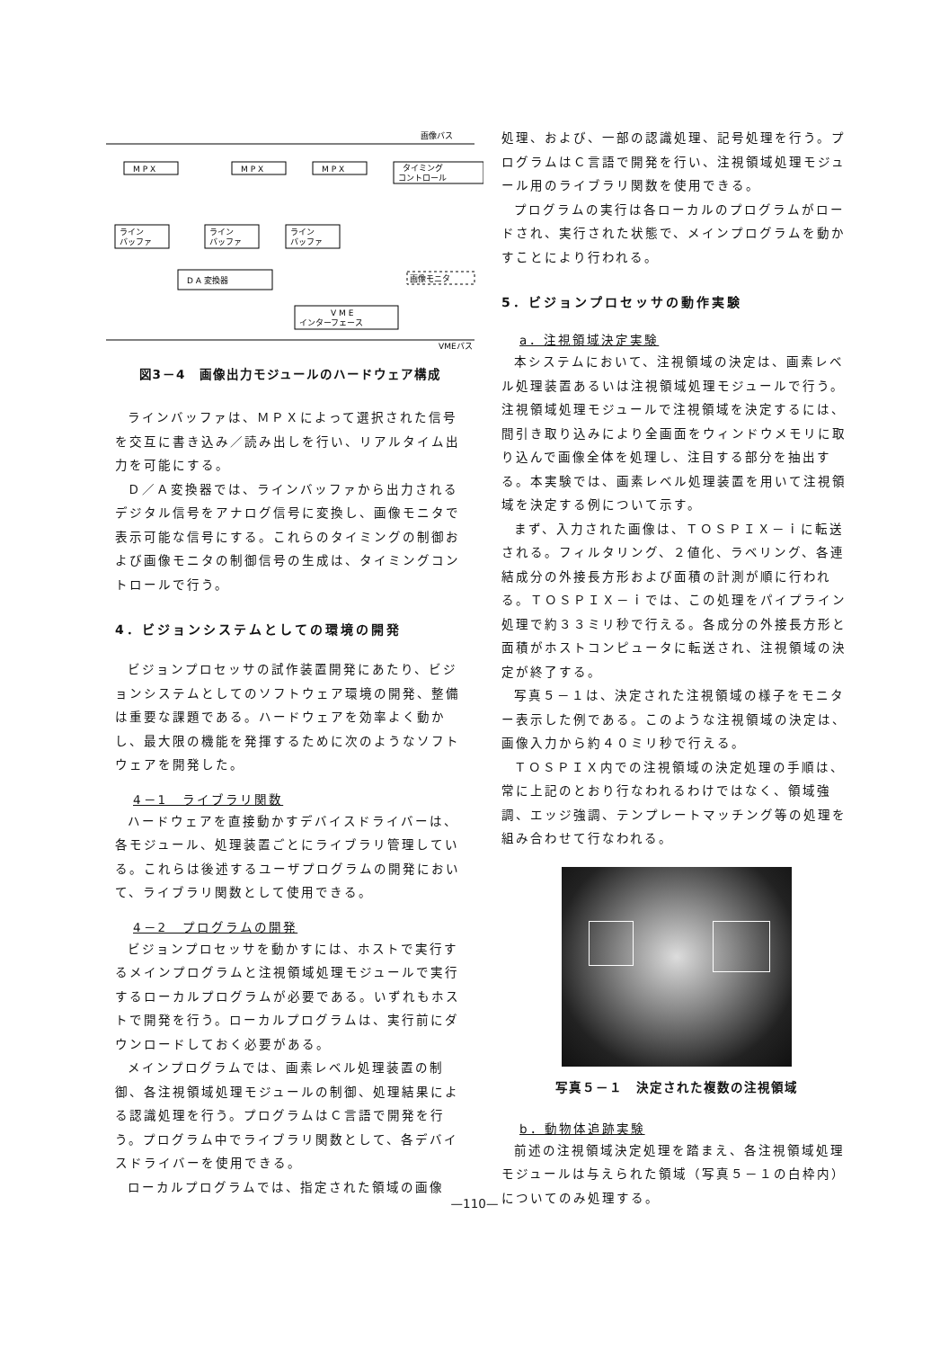画像バス
M P X
M P X
M P X
タイミング
コントロール
ライン
バッファ
ライン
バッファ
ライン
バッファ
D A 変換器
画像モニタ
V M E
インターフェース
VMEバス
図3－4　画像出力モジュールのハードウェア構成
ラインバッファは、ＭＰＸによって選択された信号を交互に書き込み／読み出しを行い、リアルタイム出力を可能にする。
Ｄ／Ａ変換器では、ラインバッファから出力されるデジタル信号をアナログ信号に変換し、画像モニタで表示可能な信号にする。これらのタイミングの制御および画像モニタの制御信号の生成は、タイミングコントロールで行う。
4．ビジョンシステムとしての環境の開発
ビジョンプロセッサの試作装置開発にあたり、ビジョンシステムとしてのソフトウェア環境の開発、整備は重要な課題である。ハードウェアを効率よく動かし、最大限の機能を発揮するために次のようなソフトウェアを開発した。
4－1　ライブラリ関数
ハードウェアを直接動かすデバイスドライバーは、各モジュール、処理装置ごとにライブラリ管理している。これらは後述するユーザプログラムの開発において、ライブラリ関数として使用できる。
4－2　プログラムの開発
ビジョンプロセッサを動かすには、ホストで実行するメインプログラムと注視領域処理モジュールで実行するローカルプログラムが必要である。いずれもホストで開発を行う。ローカルプログラムは、実行前にダウンロードしておく必要がある。
メインプログラムでは、画素レベル処理装置の制御、各注視領域処理モジュールの制御、処理結果による認識処理を行う。プログラムはＣ言語で開発を行う。プログラム中でライブラリ関数として、各デバイスドライバーを使用できる。
ローカルプログラムでは、指定された領域の画像
処理、および、一部の認識処理、記号処理を行う。プログラムはＣ言語で開発を行い、注視領域処理モジュール用のライブラリ関数を使用できる。
プログラムの実行は各ローカルのプログラムがロードされ、実行された状態で、メインプログラムを動かすことにより行われる。
5．ビジョンプロセッサの動作実験
a．注視領域決定実験
本システムにおいて、注視領域の決定は、画素レベル処理装置あるいは注視領域処理モジュールで行う。注視領域処理モジュールで注視領域を決定するには、間引き取り込みにより全画面をウィンドウメモリに取り込んで画像全体を処理し、注目する部分を抽出する。本実験では、画素レベル処理装置を用いて注視領域を決定する例について示す。
まず、入力された画像は、ＴＯＳＰＩＸ－ｉに転送される。フィルタリング、２値化、ラベリング、各連結成分の外接長方形および面積の計測が順に行われる。ＴＯＳＰＩＸ－ｉでは、この処理をパイプライン処理で約３３ミリ秒で行える。各成分の外接長方形と面積がホストコンピュータに転送され、注視領域の決定が終了する。
写真５－１は、決定された注視領域の様子をモニター表示した例である。このような注視領域の決定は、画像入力から約４０ミリ秒で行える。
ＴＯＳＰＩＸ内での注視領域の決定処理の手順は、常に上記のとおり行なわれるわけではなく、領域強調、エッジ強調、テンプレートマッチング等の処理を組み合わせて行なわれる。
写真５－１　決定された複数の注視領域
b．動物体追跡実験
前述の注視領域決定処理を踏まえ、各注視領域処理モジュールは与えられた領域（写真５－１の白枠内）についてのみ処理する。
—110—